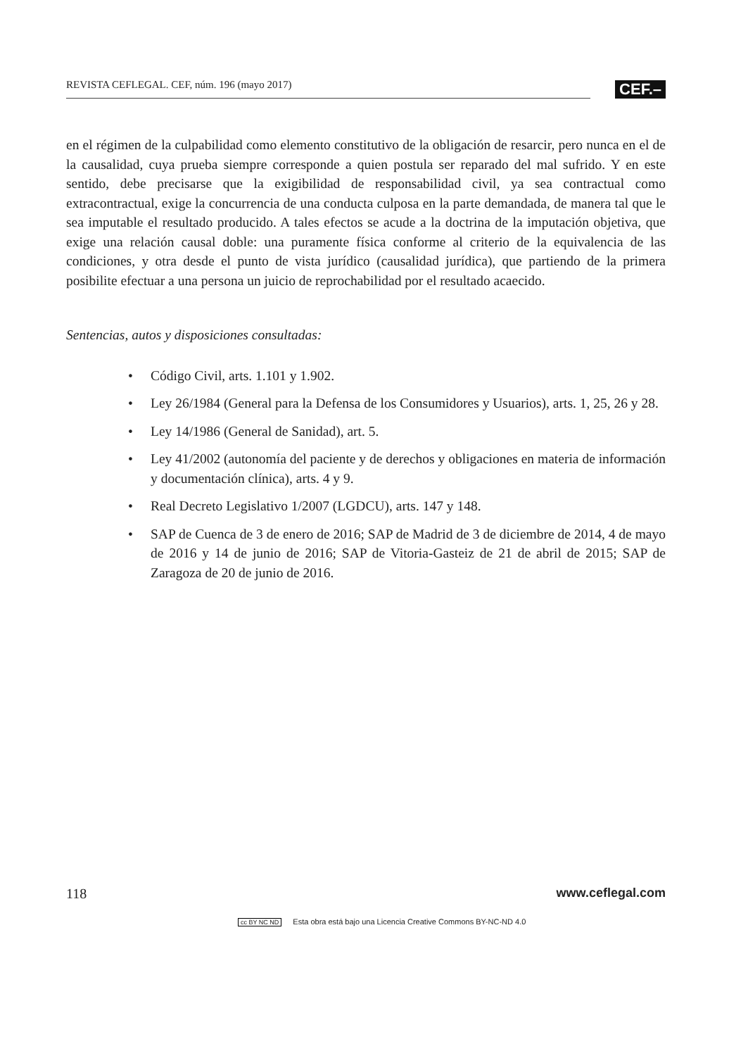REVISTA CEFLEGAL. CEF, núm. 196 (mayo 2017)
CEF.–
en el régimen de la culpabilidad como elemento constitutivo de la obligación de resarcir, pero nunca en el de la causalidad, cuya prueba siempre corresponde a quien postula ser reparado del mal sufrido. Y en este sentido, debe precisarse que la exigibilidad de responsabilidad civil, ya sea contractual como extracontractual, exige la concurrencia de una conducta culposa en la parte demandada, de manera tal que le sea imputable el resultado producido. A tales efectos se acude a la doctrina de la imputación objetiva, que exige una relación causal doble: una puramente física conforme al criterio de la equivalencia de las condiciones, y otra desde el punto de vista jurídico (causalidad jurídica), que partiendo de la primera posibilite efectuar a una persona un juicio de reprochabilidad por el resultado acaecido.
Sentencias, autos y disposiciones consultadas:
• Código Civil, arts. 1.101 y 1.902.
• Ley 26/1984 (General para la Defensa de los Consumidores y Usuarios), arts. 1, 25, 26 y 28.
• Ley 14/1986 (General de Sanidad), art. 5.
• Ley 41/2002 (autonomía del paciente y de derechos y obligaciones en materia de información y documentación clínica), arts. 4 y 9.
• Real Decreto Legislativo 1/2007 (LGDCU), arts. 147 y 148.
• SAP de Cuenca de 3 de enero de 2016; SAP de Madrid de 3 de diciembre de 2014, 4 de mayo de 2016 y 14 de junio de 2016; SAP de Vitoria-Gasteiz de 21 de abril de 2015; SAP de Zaragoza de 20 de junio de 2016.
118 www.ceflegal.com
cc BY NC ND Esta obra está bajo una Licencia Creative Commons BY-NC-ND 4.0